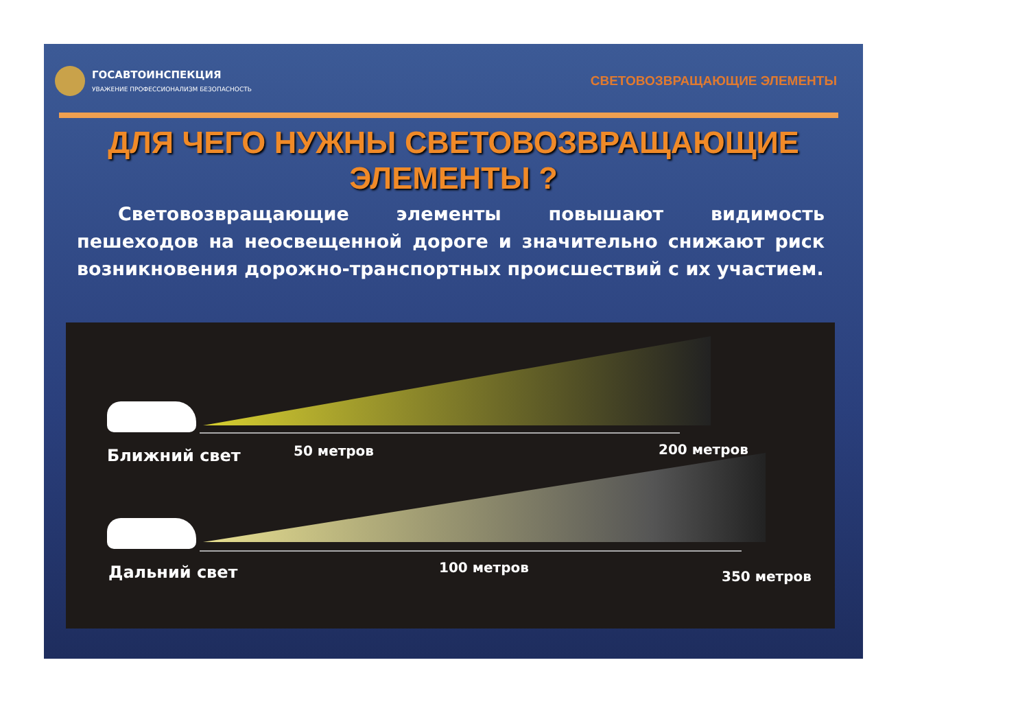ГОСАВТОИНСПЕКЦИЯ
УВАЖЕНИЕ ПРОФЕССИОНАЛИЗМ БЕЗОПАСНОСТЬ
СВЕТОВОЗВРАЩАЮЩИЕ ЭЛЕМЕНТЫ
ДЛЯ ЧЕГО НУЖНЫ СВЕТОВОЗВРАЩАЮЩИЕ
ЭЛЕМЕНТЫ ?
Световозвращающие элементы повышают видимость пешеходов на неосвещенной дороге и значительно снижают риск возникновения дорожно-транспортных происшествий с их участием.
Ближний свет 50 метров 200 метров
Дальний свет 100 метров
350 метров